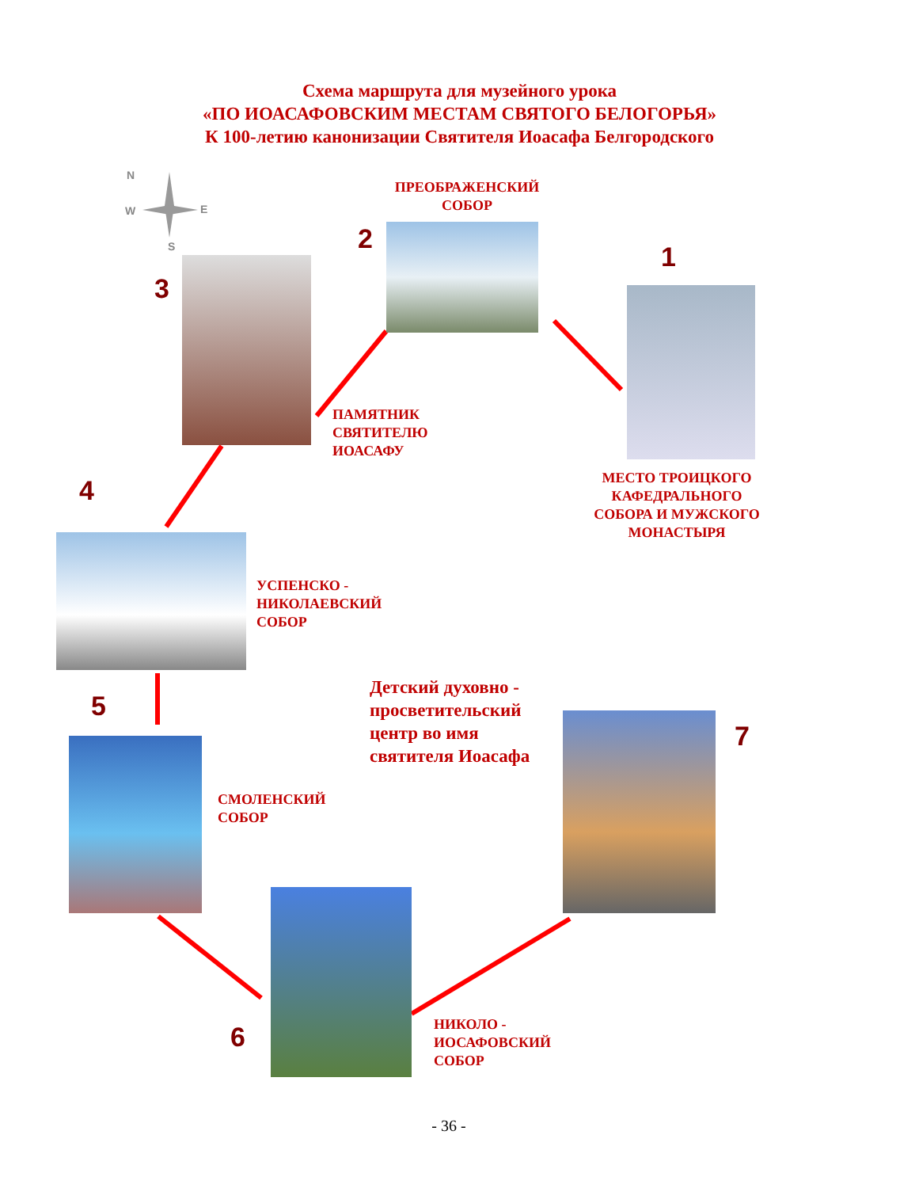Схема маршрута для музейного урока
«ПО ИОАСАФОВСКИМ МЕСТАМ СВЯТОГО БЕЛОГОРЬЯ»
К 100-летию канонизации Святителя Иоасафа Белгородского
N
W E
S
ПРЕОБРАЖЕНСКИЙ
СОБОР
2
1
3
ПАМЯТНИК
СВЯТИТЕЛЮ
ИОАСАФУ
МЕСТО ТРОИЦКОГО
КАФЕДРАЛЬНОГО
СОБОРА И МУЖСКОГО
МОНАСТЫРЯ
4
УСПЕНСКО -
НИКОЛАЕВСКИЙ
СОБОР
5
Детский духовно -
просветительский
центр во имя
святителя Иоасафа
СМОЛЕНСКИЙ
СОБОР
7
6
НИКОЛО -
ИОСАФОВСКИЙ
СОБОР
- 36 -